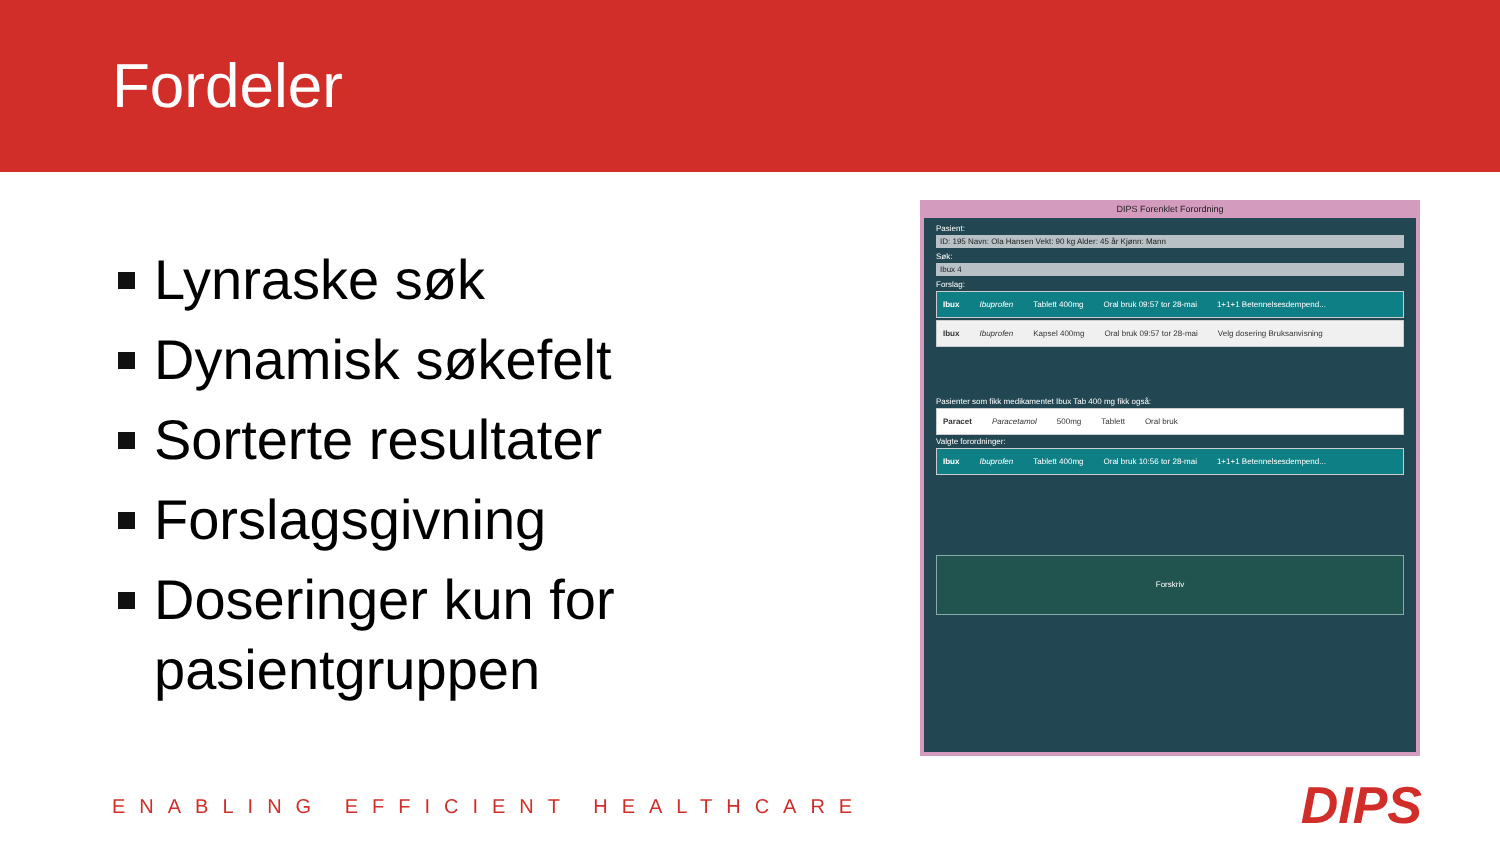Fordeler
Lynraske søk
Dynamisk søkefelt
Sorterte resultater
Forslagsgivning
Doseringer kun for pasientgruppen
DIPS Forenklet Forordning
Pasient:
ID: 195 Navn: Ola Hansen Vekt: 90 kg Alder: 45 år Kjønn: Mann
Søk:
Ibux 4
Forslag:
Ibux Ibuprofen Tablett 400mg Oral bruk 09:57 tor 28-mai 1+1+1 Betennelsesdempend...
Ibux Ibuprofen Kapsel 400mg Oral bruk 09:57 tor 28-mai Velg dosering Bruksanvisning
Pasienter som fikk medikamentet Ibux Tab 400 mg fikk også:
Paracet Paracetamol 500mg Tablett Oral bruk
Valgte forordninger:
Ibux Ibuprofen Tablett 400mg Oral bruk 10:56 tor 28-mai 1+1+1 Betennelsesdempend...
Forskriv
ENABLING EFFICIENT HEALTHCARE DIPS